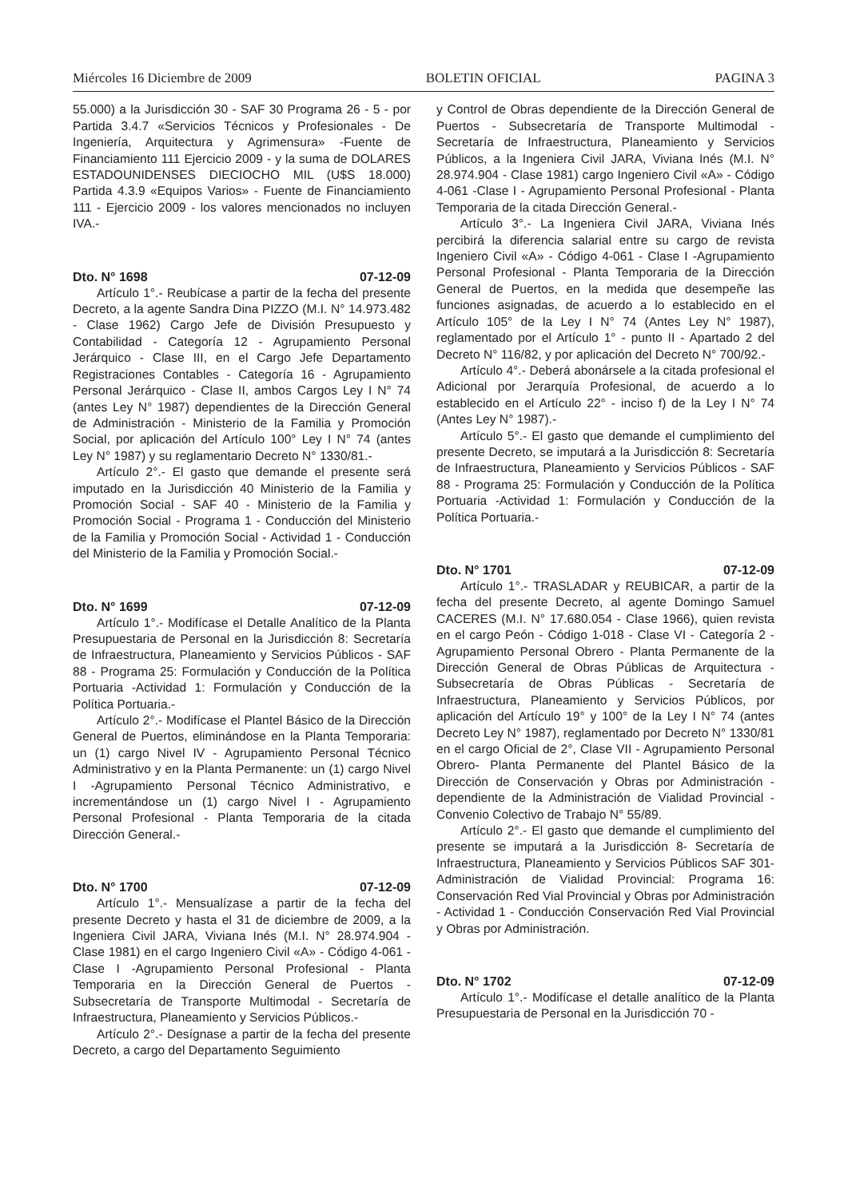Miércoles 16 Diciembre de 2009 BOLETIN OFICIAL PAGINA 3
55.000) a la Jurisdicción 30 - SAF 30 Programa 26 - 5 - por Partida 3.4.7 «Servicios Técnicos y Profesionales - De Ingeniería, Arquitectura y Agrimensura» -Fuente de Financiamiento 111 Ejercicio 2009 - y la suma de DOLARES ESTADOUNIDENSES DIECIOCHO MIL (U$S 18.000) Partida 4.3.9 «Equipos Varios» - Fuente de Financiamiento 111 - Ejercicio 2009 - los valores mencionados no incluyen IVA.-
Dto. N° 1698 07-12-09
Artículo 1°.- Reubícase a partir de la fecha del presente Decreto, a la agente Sandra Dina PIZZO (M.I. N° 14.973.482 - Clase 1962) Cargo Jefe de División Presupuesto y Contabilidad - Categoría 12 - Agrupamiento Personal Jerárquico - Clase III, en el Cargo Jefe Departamento Registraciones Contables - Categoría 16 - Agrupamiento Personal Jerárquico - Clase II, ambos Cargos Ley I N° 74 (antes Ley N° 1987) dependientes de la Dirección General de Administración - Ministerio de la Familia y Promoción Social, por aplicación del Artículo 100° Ley I N° 74 (antes Ley N° 1987) y su reglamentario Decreto N° 1330/81.-
Artículo 2°.- El gasto que demande el presente será imputado en la Jurisdicción 40 Ministerio de la Familia y Promoción Social - SAF 40 - Ministerio de la Familia y Promoción Social - Programa 1 - Conducción del Ministerio de la Familia y Promoción Social - Actividad 1 - Conducción del Ministerio de la Familia y Promoción Social.-
Dto. N° 1699 07-12-09
Artículo 1°.- Modifícase el Detalle Analítico de la Planta Presupuestaria de Personal en la Jurisdicción 8: Secretaría de Infraestructura, Planeamiento y Servicios Públicos - SAF 88 - Programa 25: Formulación y Conducción de la Política Portuaria -Actividad 1: Formulación y Conducción de la Política Portuaria.-
Artículo 2°.- Modifícase el Plantel Básico de la Dirección General de Puertos, eliminándose en la Planta Temporaria: un (1) cargo Nivel IV - Agrupamiento Personal Técnico Administrativo y en la Planta Permanente: un (1) cargo Nivel I -Agrupamiento Personal Técnico Administrativo, e incrementándose un (1) cargo Nivel I - Agrupamiento Personal Profesional - Planta Temporaria de la citada Dirección General.-
Dto. N° 1700 07-12-09
Artículo 1°.- Mensualízase a partir de la fecha del presente Decreto y hasta el 31 de diciembre de 2009, a la Ingeniera Civil JARA, Viviana Inés (M.I. N° 28.974.904 - Clase 1981) en el cargo Ingeniero Civil «A» - Código 4-061 - Clase I -Agrupamiento Personal Profesional - Planta Temporaria en la Dirección General de Puertos - Subsecretaría de Transporte Multimodal - Secretaría de Infraestructura, Planeamiento y Servicios Públicos.-
Artículo 2°.- Desígnase a partir de la fecha del presente Decreto, a cargo del Departamento Seguimiento
y Control de Obras dependiente de la Dirección General de Puertos - Subsecretaría de Transporte Multimodal - Secretaría de Infraestructura, Planeamiento y Servicios Públicos, a la Ingeniera Civil JARA, Viviana Inés (M.I. N° 28.974.904 - Clase 1981) cargo Ingeniero Civil «A» - Código 4-061 -Clase I - Agrupamiento Personal Profesional - Planta Temporaria de la citada Dirección General.-
Artículo 3°.- La Ingeniera Civil JARA, Viviana Inés percibirá la diferencia salarial entre su cargo de revista Ingeniero Civil «A» - Código 4-061 - Clase I -Agrupamiento Personal Profesional - Planta Temporaria de la Dirección General de Puertos, en la medida que desempeñe las funciones asignadas, de acuerdo a lo establecido en el Artículo 105° de la Ley I N° 74 (Antes Ley N° 1987), reglamentado por el Artículo 1° - punto II - Apartado 2 del Decreto N° 116/82, y por aplicación del Decreto N° 700/92.-
Artículo 4°.- Deberá abonársele a la citada profesional el Adicional por Jerarquía Profesional, de acuerdo a lo establecido en el Artículo 22° - inciso f) de la Ley I N° 74 (Antes Ley N° 1987).-
Artículo 5°.- El gasto que demande el cumplimiento del presente Decreto, se imputará a la Jurisdicción 8: Secretaría de Infraestructura, Planeamiento y Servicios Públicos - SAF 88 - Programa 25: Formulación y Conducción de la Política Portuaria -Actividad 1: Formulación y Conducción de la Política Portuaria.-
Dto. N° 1701 07-12-09
Artículo 1°.- TRASLADAR y REUBICAR, a partir de la fecha del presente Decreto, al agente Domingo Samuel CACERES (M.I. N° 17.680.054 - Clase 1966), quien revista en el cargo Peón - Código 1-018 - Clase VI - Categoría 2 - Agrupamiento Personal Obrero - Planta Permanente de la Dirección General de Obras Públicas de Arquitectura - Subsecretaría de Obras Públicas - Secretaría de Infraestructura, Planeamiento y Servicios Públicos, por aplicación del Artículo 19° y 100° de la Ley I N° 74 (antes Decreto Ley N° 1987), reglamentado por Decreto N° 1330/81 en el cargo Oficial de 2°, Clase VII - Agrupamiento Personal Obrero- Planta Permanente del Plantel Básico de la Dirección de Conservación y Obras por Administración - dependiente de la Administración de Vialidad Provincial - Convenio Colectivo de Trabajo N° 55/89.
Artículo 2°.- El gasto que demande el cumplimiento del presente se imputará a la Jurisdicción 8- Secretaría de Infraestructura, Planeamiento y Servicios Públicos SAF 301- Administración de Vialidad Provincial: Programa 16: Conservación Red Vial Provincial y Obras por Administración - Actividad 1 - Conducción Conservación Red Vial Provincial y Obras por Administración.
Dto. N° 1702 07-12-09
Artículo 1°.- Modifícase el detalle analítico de la Planta Presupuestaria de Personal en la Jurisdicción 70 -